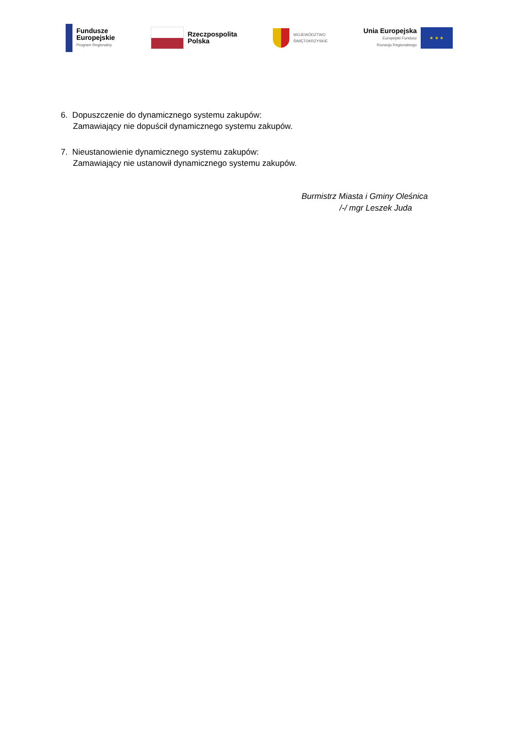Fundusze
Europejskie
Program Regionalny
Rzeczpospolita
Polska
WOJEWÓDZTWO
ŚWIĘTOKRZYSKIE
Unia Europejska
Europejski Fundusz
Rozwoju Regionalnego
★ ★ ★
6. Dopuszczenie do dynamicznego systemu zakupów:
Zamawiający nie dopuścił dynamicznego systemu zakupów.
7. Nieustanowienie dynamicznego systemu zakupów:
Zamawiający nie ustanowił dynamicznego systemu zakupów.
Burmistrz Miasta i Gminy Oleśnica
/-/ mgr Leszek Juda